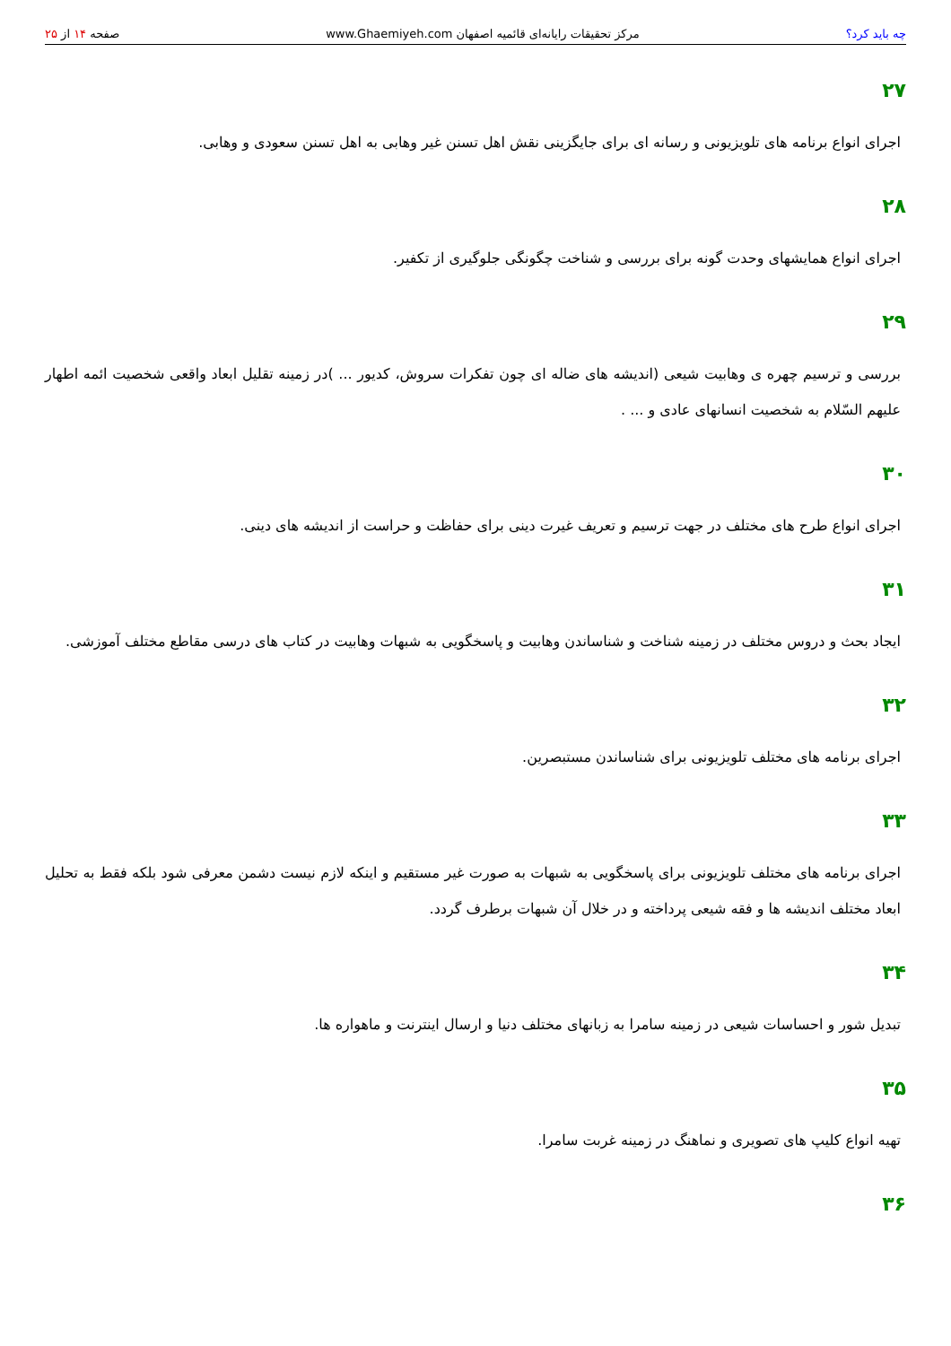چه باید کرد؟ مرکز تحقیقات رایانه‌ای قائمیه اصفهان www.Ghaemiyeh.com صفحه ۱۴ از ۲۵
۲۷
اجرای انواع برنامه های تلویزیونی و رسانه ای برای جایگزینی نقش اهل تسنن غیر وهابی به اهل تسنن سعودی و وهابی.
۲۸
اجرای انواع همایشهای وحدت گونه برای بررسی و شناخت چگونگی جلوگیری از تکفیر.
۲۹
بررسی و ترسیم چهره ی وهابیت شیعی (اندیشه های ضاله ای چون تفکرات سروش، کدیور ... )در زمینه تقلیل ابعاد واقعی شخصیت ائمه اطهار علیهم السّلام به شخصیت انسانهای عادی و ... .
۳۰
اجرای انواع طرح های مختلف در جهت ترسیم و تعریف غیرت دینی برای حفاظت و حراست از اندیشه های دینی.
۳۱
ایجاد بحث و دروس مختلف در زمینه شناخت و شناساندن وهابیت و پاسخگویی به شبهات وهابیت در کتاب های درسی مقاطع مختلف آموزشی.
۳۲
اجرای برنامه های مختلف تلویزیونی برای شناساندن مستبصرین.
۳۳
اجرای برنامه های مختلف تلویزیونی برای پاسخگویی به شبهات به صورت غیر مستقیم و اینکه لازم نیست دشمن معرفی شود بلکه فقط به تحلیل ابعاد مختلف اندیشه ها و فقه شیعی پرداخته و در خلال آن شبهات برطرف گردد.
۳۴
تبدیل شور و احساسات شیعی در زمینه سامرا به زبانهای مختلف دنیا و ارسال اینترنت و ماهواره ها.
۳۵
تهیه انواع کلیپ های تصویری و نماهنگ در زمینه غربت سامرا.
۳۶